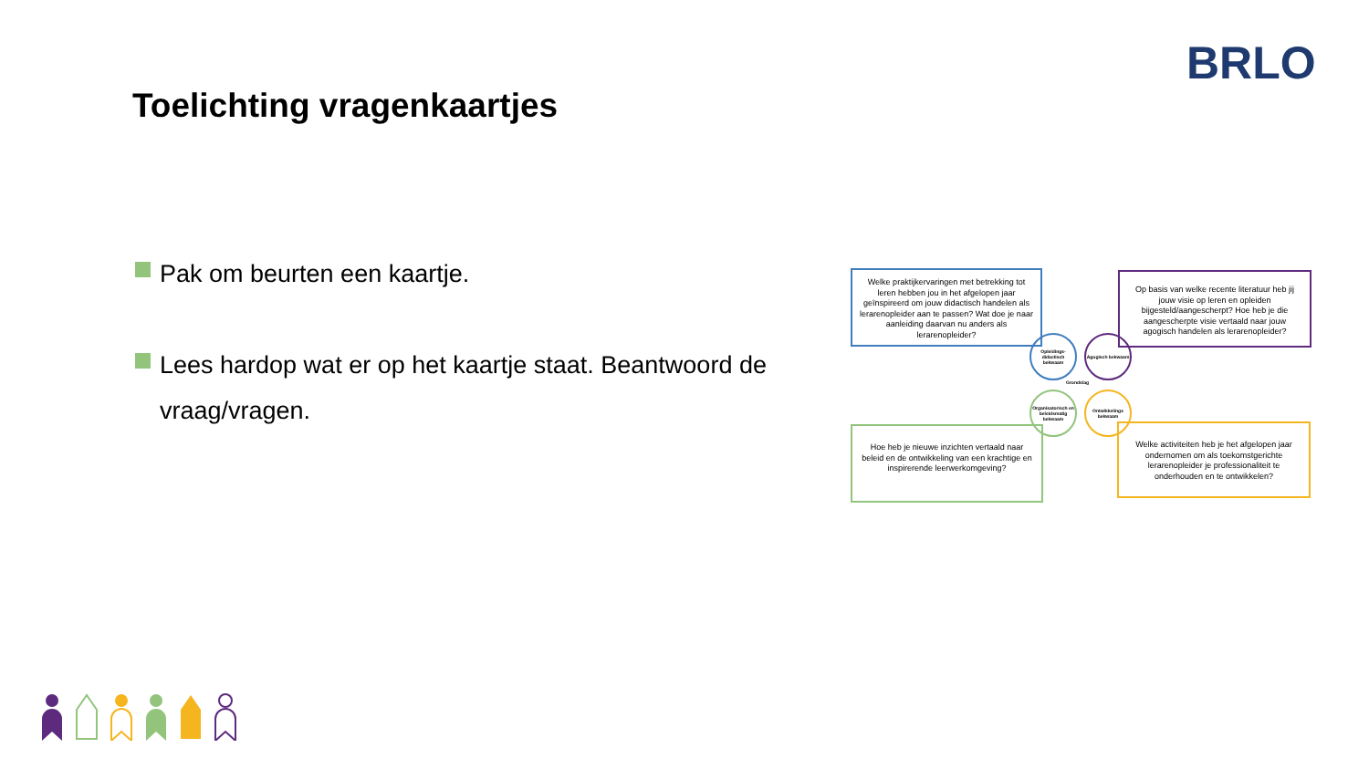BRLO
Toelichting vragenkaartjes
Pak om beurten een kaartje.
Lees hardop wat er op het kaartje staat. Beantwoord de vraag/vragen.
Welke praktijkervaringen met betrekking tot leren hebben jou in het afgelopen jaar geïnspireerd om jouw didactisch handelen als lerarenopleider aan te passen? Wat doe je naar aanleiding daarvan nu anders als lerarenopleider?
Op basis van welke recente literatuur heb jij jouw visie op leren en opleiden bijgesteld/aangescherpt? Hoe heb je die aangescherpte visie vertaald naar jouw agogisch handelen als lerarenopleider?
Opleidings-didactisch bekwaam
Agogisch bekwaam
Grondslag
Organisatorisch en beleidsmatig bekwaam
Ontwikkelings bekwaam
Hoe heb je nieuwe inzichten vertaald naar beleid en de ontwikkeling van een krachtige en inspirerende leerwerkomgeving?
Welke activiteiten heb je het afgelopen jaar ondernomen om als toekomstgerichte lerarenopleider je professionaliteit te onderhouden en te ontwikkelen?